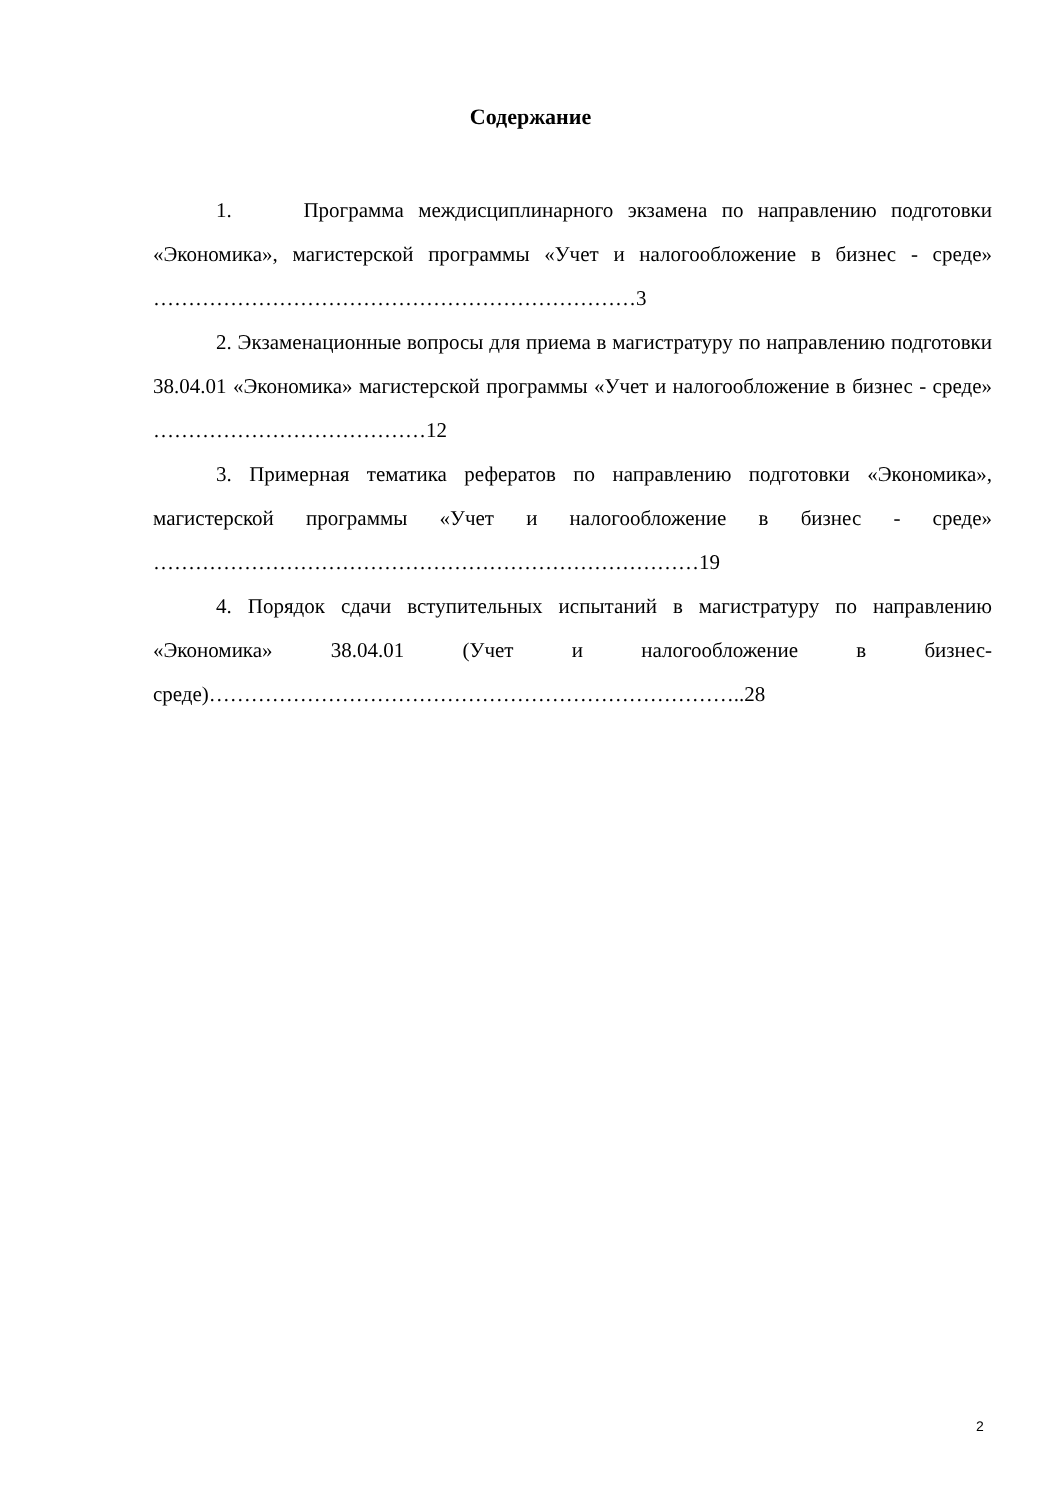Содержание
1. Программа междисциплинарного экзамена по направлению подготовки «Экономика», магистерской программы «Учет и налогообложение в бизнес - среде» ……………………………………………………………3
2. Экзаменационные вопросы для приема в магистратуру по направлению подготовки 38.04.01 «Экономика» магистерской программы «Учет и налогообложение в бизнес - среде» …………………………………12
3. Примерная тематика рефератов по направлению подготовки «Экономика», магистерской программы «Учет и налогообложение в бизнес - среде» ……………………………………………………………………19
4. Порядок сдачи вступительных испытаний в магистратуру по направлению «Экономика» 38.04.01 (Учет и налогообложение в бизнес-среде)…………………………………………………………………..28
2